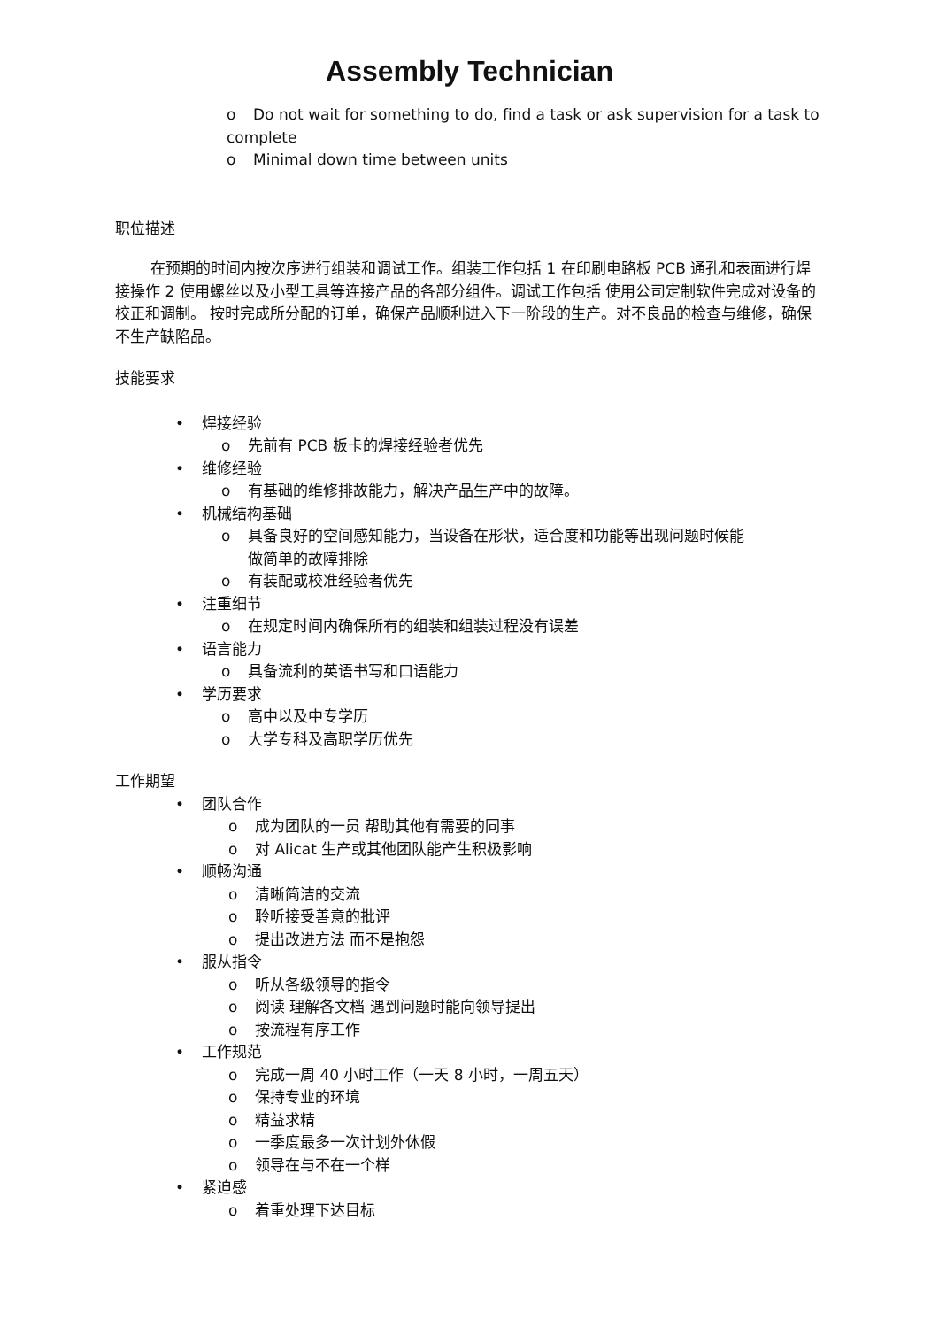Assembly Technician
o Do not wait for something to do, find a task or ask supervision for a task to complete
o Minimal down time between units
职位描述
在预期的时间内按次序进行组装和调试工作。组装工作包括 1 在印刷电路板 PCB 通孔和表面进行焊接操作 2 使用螺丝以及小型工具等连接产品的各部分组件。调试工作包括 使用公司定制软件完成对设备的校正和调制。 按时完成所分配的订单，确保产品顺利进入下一阶段的生产。对不良品的检查与维修，确保不生产缺陷品。
技能要求
• 焊接经验
o 先前有 PCB 板卡的焊接经验者优先
• 维修经验
o 有基础的维修排故能力，解决产品生产中的故障。
• 机械结构基础
o 具备良好的空间感知能力，当设备在形状，适合度和功能等出现问题时候能
做简单的故障排除
o 有装配或校准经验者优先
• 注重细节
o 在规定时间内确保所有的组装和组装过程没有误差
• 语言能力
o 具备流利的英语书写和口语能力
• 学历要求
o 高中以及中专学历
o 大学专科及高职学历优先
工作期望
• 团队合作
o 成为团队的一员 帮助其他有需要的同事
o 对 Alicat 生产或其他团队能产生积极影响
• 顺畅沟通
o 清晰简洁的交流
o 聆听接受善意的批评
o 提出改进方法 而不是抱怨
• 服从指令
o 听从各级领导的指令
o 阅读 理解各文档 遇到问题时能向领导提出
o 按流程有序工作
• 工作规范
o 完成一周 40 小时工作（一天 8 小时，一周五天）
o 保持专业的环境
o 精益求精
o 一季度最多一次计划外休假
o 领导在与不在一个样
• 紧迫感
o 着重处理下达目标